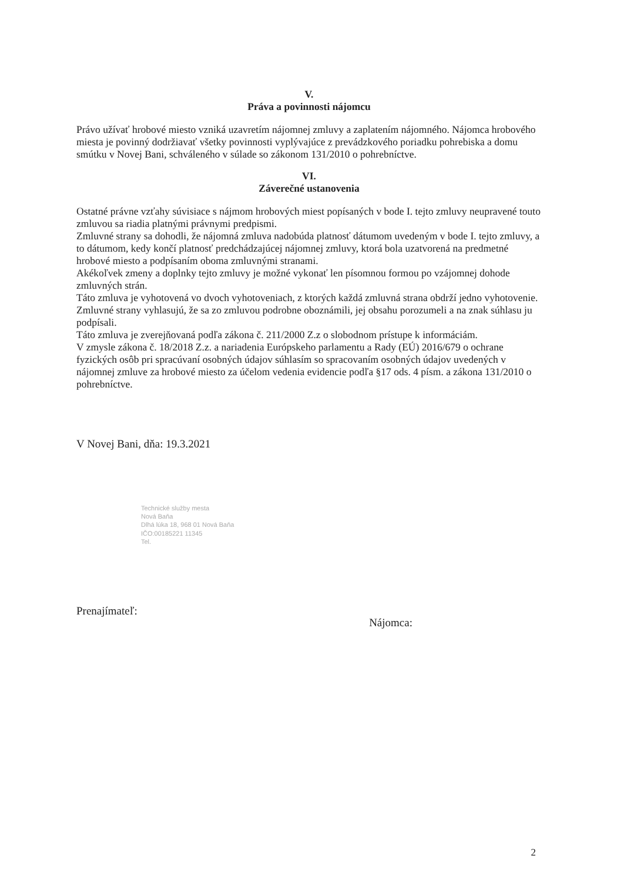V.
Práva a povinnosti nájomcu
Právo užívať hrobové miesto vzniká uzavretím nájomnej zmluvy a zaplatením nájomného. Nájomca hrobového miesta je povinný dodržiavať všetky povinnosti vyplývajúce z prevádzkového poriadku pohrebiska a domu smútku v Novej Bani, schváleného v súlade so zákonom 131/2010 o pohrebníctve.
VI.
Záverečné ustanovenia
Ostatné právne vzťahy súvisiace s nájmom hrobových miest popísaných v bode I. tejto zmluvy neupravené touto zmluvou sa riadia platnými právnymi predpismi.
Zmluvné strany sa dohodli, že nájomná zmluva nadobúda platnosť dátumom uvedeným v bode I. tejto zmluvy, a to dátumom, kedy končí platnosť predchádzajúcej nájomnej zmluvy, ktorá bola uzatvorená na predmetné hrobové miesto a podpísaním oboma zmluvnými stranami.
Akékoľvek zmeny a doplnky tejto zmluvy je možné vykonať len písomnou formou po vzájomnej dohode zmluvných strán.
Táto zmluva je vyhotovená vo dvoch vyhotoveniach, z ktorých každá zmluvná strana obdrží jedno vyhotovenie.
Zmluvné strany vyhlasujú, že sa zo zmluvou podrobne oboznámili, jej obsahu porozumeli a na znak súhlasu ju podpísali.
Táto zmluva je zverejňovaná podľa zákona č. 211/2000 Z.z o slobodnom prístupe k informáciám.
V zmysle zákona č. 18/2018 Z.z. a nariadenia Európskeho parlamentu a Rady (EÚ) 2016/679 o ochrane fyzických osôb pri spracúvaní osobných údajov súhlasím so spracovaním osobných údajov uvedených v nájomnej zmluve za hrobové miesto za účelom vedenia evidencie podľa §17 ods. 4 písm. a zákona 131/2010 o pohrebníctve.
V Novej Bani, dňa: 19.3.2021
Technické služby mesta
Nová Baňa
Dlhá lúka 18, 968 01 Nová Baňa
IČO:00185221 11345
Tel.
Prenajímateľ: Nájomca:
2